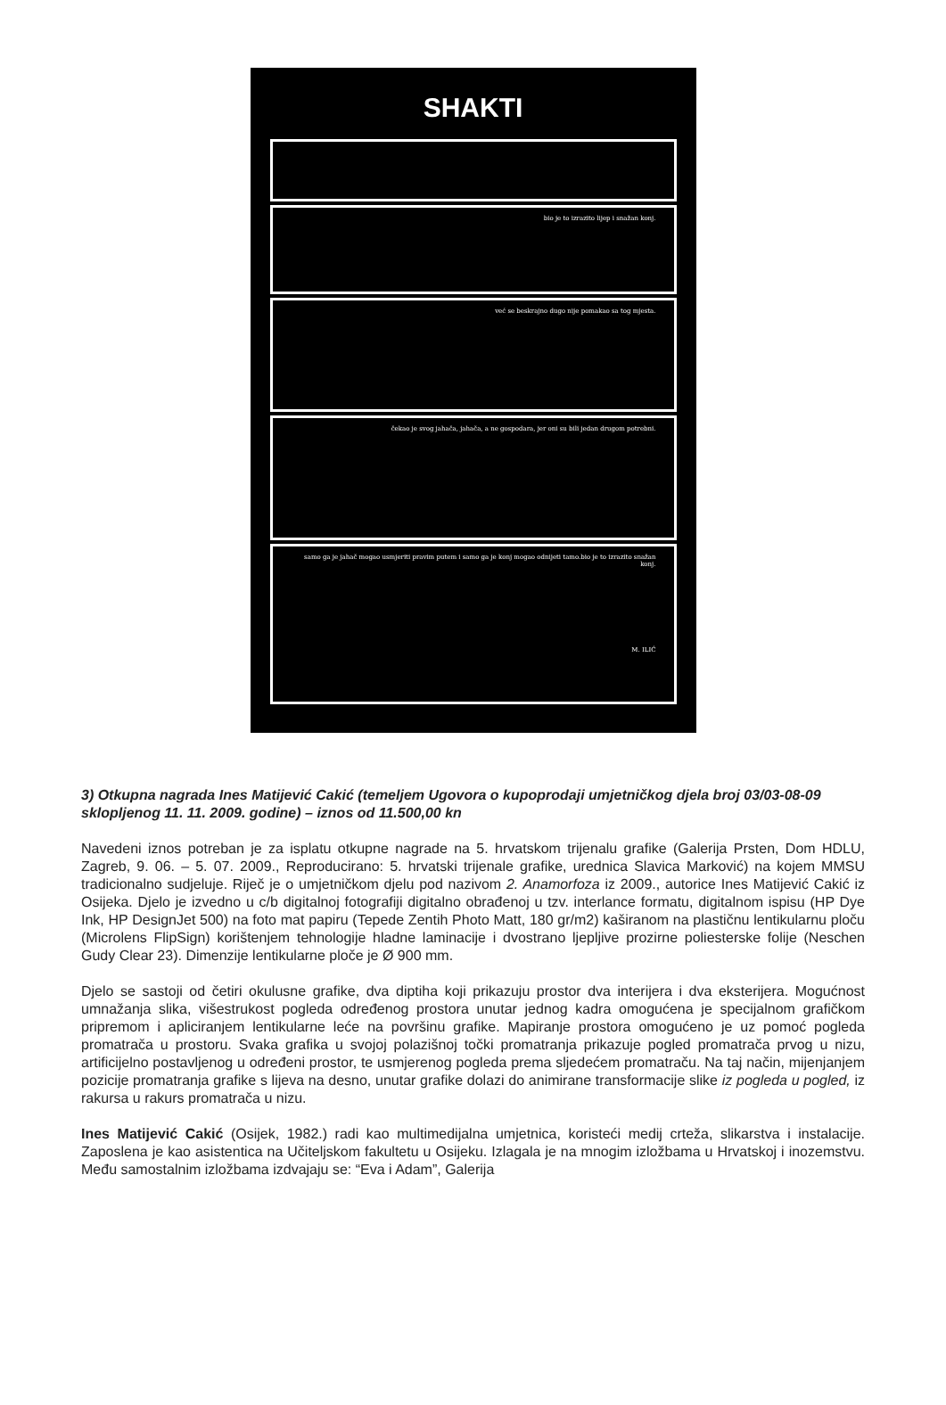SHAKTI
bio je to izrazito lijep i snažan konj.
već se beskrajno dugo nije pomakao sa tog mjesta.
čekao je svog jahača, jahača, a ne gospodara, jer oni su bili jedan drugom potrebni.
samo ga je jahač mogao usmjeriti pravim putem i samo ga je konj mogao odnijeti tamo.bio je to izrazito snažan konj.
M. ILIĆ
3) Otkupna nagrada Ines Matijević Cakić (temeljem Ugovora o kupoprodaji umjetničkog djela broj 03/03-08-09 sklopljenog 11. 11. 2009. godine) – iznos od 11.500,00 kn
Navedeni iznos potreban je za isplatu otkupne nagrade na 5. hrvatskom trijenalu grafike (Galerija Prsten, Dom HDLU, Zagreb, 9. 06. – 5. 07. 2009., Reproducirano: 5. hrvatski trijenale grafike, urednica Slavica Marković) na kojem MMSU tradicionalno sudjeluje. Riječ je o umjetničkom djelu pod nazivom 2. Anamorfoza iz 2009., autorice Ines Matijević Cakić iz Osijeka. Djelo je izvedno u c/b digitalnoj fotografiji digitalno obrađenoj u tzv. interlance formatu, digitalnom ispisu (HP Dye Ink, HP DesignJet 500) na foto mat papiru (Tepede Zentih Photo Matt, 180 gr/m2) kaširanom na plastičnu lentikularnu ploču (Microlens FlipSign) korištenjem tehnologije hladne laminacije i dvostrano ljepljive prozirne poliesterske folije (Neschen Gudy Clear 23). Dimenzije lentikularne ploče je Ø 900 mm.
Djelo se sastoji od četiri okulusne grafike, dva diptiha koji prikazuju prostor dva interijera i dva eksterijera. Mogućnost umnažanja slika, višestrukost pogleda određenog prostora unutar jednog kadra omogućena je specijalnom grafičkom pripremom i apliciranjem lentikularne leće na površinu grafike. Mapiranje prostora omogućeno je uz pomoć pogleda promatrača u prostoru. Svaka grafika u svojoj polazišnoj točki promatranja prikazuje pogled promatrača prvog u nizu, artificijelno postavljenog u određeni prostor, te usmjerenog pogleda prema sljedećem promatraču. Na taj način, mijenjanjem pozicije promatranja grafike s lijeva na desno, unutar grafike dolazi do animirane transformacije slike iz pogleda u pogled, iz rakursa u rakurs promatrača u nizu.
Ines Matijević Cakić (Osijek, 1982.) radi kao multimedijalna umjetnica, koristeći medij crteža, slikarstva i instalacije. Zaposlena je kao asistentica na Učiteljskom fakultetu u Osijeku. Izlagala je na mnogim izložbama u Hrvatskoj i inozemstvu. Među samostalnim izložbama izdvajaju se: “Eva i Adam”, Galerija